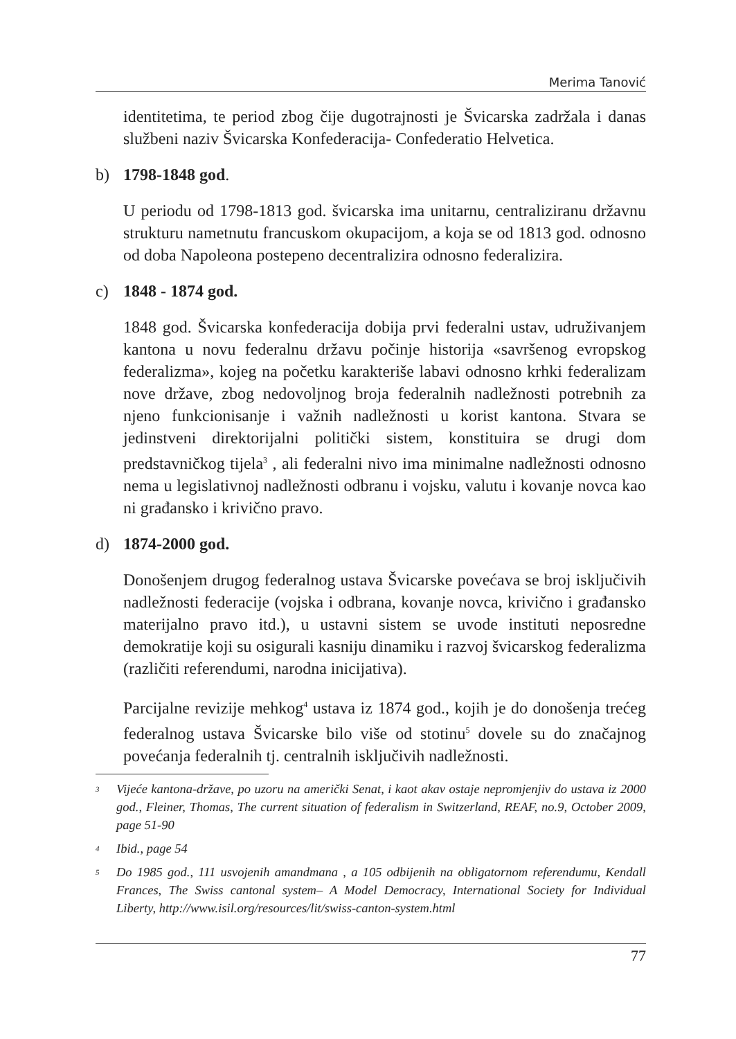Merima Tanović
identitetima, te period zbog čije dugotrajnosti je Švicarska zadržala i danas službeni naziv Švicarska Konfederacija- Confederatio Helvetica.
b) 1798-1848 god.
U periodu od 1798-1813 god. švicarska ima unitarnu, centraliziranu državnu strukturu nametnutu francuskom okupacijom, a koja se od 1813 god. odnosno od doba Napoleona postepeno decentralizira odnosno federalizira.
c) 1848 - 1874 god.
1848 god. Švicarska konfederacija dobija prvi federalni ustav, udruživanjem kantona u novu federalnu državu počinje historija «savršenog evropskog federalizma», kojeg na početku karakteriše labavi odnosno krhki federalizam nove države, zbog nedovoljnog broja federalnih nadležnosti potrebnih za njeno funkcionisanje i važnih nadležnosti u korist kantona. Stvara se jedinstveni direktorijalni politički sistem, konstituira se drugi dom predstavničkog tijela<sup>3</sup> , ali federalni nivo ima minimalne nadležnosti odnosno nema u legislativnoj nadležnosti odbranu i vojsku, valutu i kovanje novca kao ni građansko i krivično pravo.
d) 1874-2000 god.
Donošenjem drugog federalnog ustava Švicarske povećava se broj isključivih nadležnosti federacije (vojska i odbrana, kovanje novca, krivično i građansko materijalno pravo itd.), u ustavni sistem se uvode instituti neposredne demokratije koji su osigurali kasniju dinamiku i razvoj švicarskog federalizma (različiti referendumi, narodna inicijativa).
Parcijalne revizije mehkog<sup>4</sup> ustava iz 1874 god., kojih je do donošenja trećeg federalnog ustava Švicarske bilo više od stotinu<sup>5</sup> dovele su do značajnog povećanja federalnih tj. centralnih isključivih nadležnosti.
<sup>3</sup>
Vijeće kantona-države, po uzoru na američki Senat, i kaot akav ostaje nepromjenjiv do ustava iz 2000 god., Fleiner, Thomas, The current situation of federalism in Switzerland, REAF, no.9, October 2009, page 51-90
<sup>4</sup>
Ibid., page 54
<sup>5</sup>
Do 1985 god., 111 usvojenih amandmana , a 105 odbijenih na obligatornom referendumu, Kendall Frances, The Swiss cantonal system– A Model Democracy, International Society for Individual Liberty, http://www.isil.org/resources/lit/swiss-canton-system.html
77